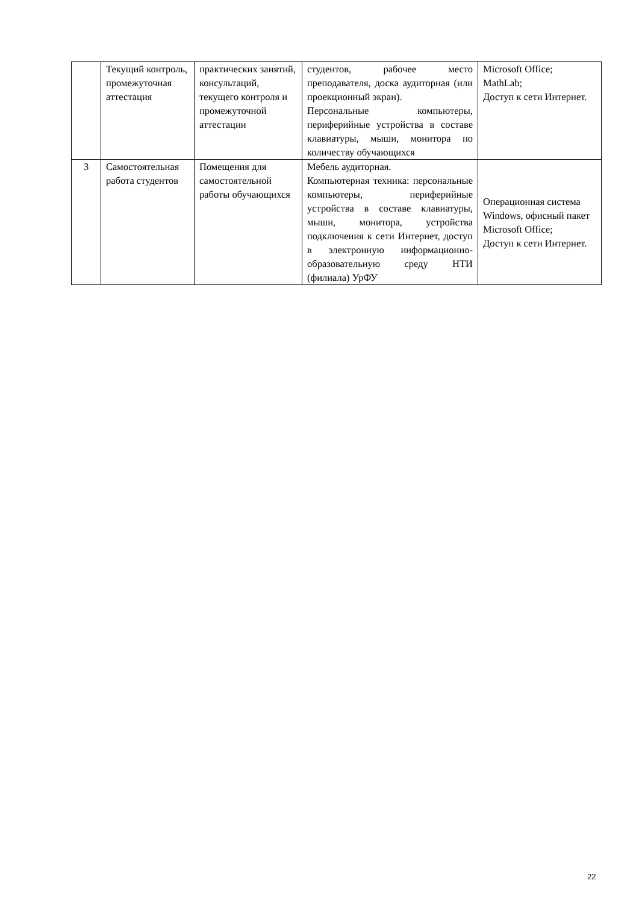| | Текущий контроль, промежуточная аттестация | практических занятий, консультаций, текущего контроля и промежуточной аттестации | студентов, рабочее место преподавателя, доска аудиторная (или проекционный экран). Персональные компьютеры, периферийные устройства в составе клавиатуры, мыши, монитора по количеству обучающихся | Microsoft Office; MathLab; Доступ к сети Интернет. |
| 3 | Самостоятельная работа студентов | Помещения для самостоятельной работы обучающихся | Мебель аудиторная. Компьютерная техника: персональные компьютеры, периферийные устройства в составе клавиатуры, мыши, монитора, устройства подключения к сети Интернет, доступ в электронную информационно-образовательную среду НТИ (филиала) УрФУ | Операционная система Windows, офисный пакет Microsoft Office; Доступ к сети Интернет. |
22